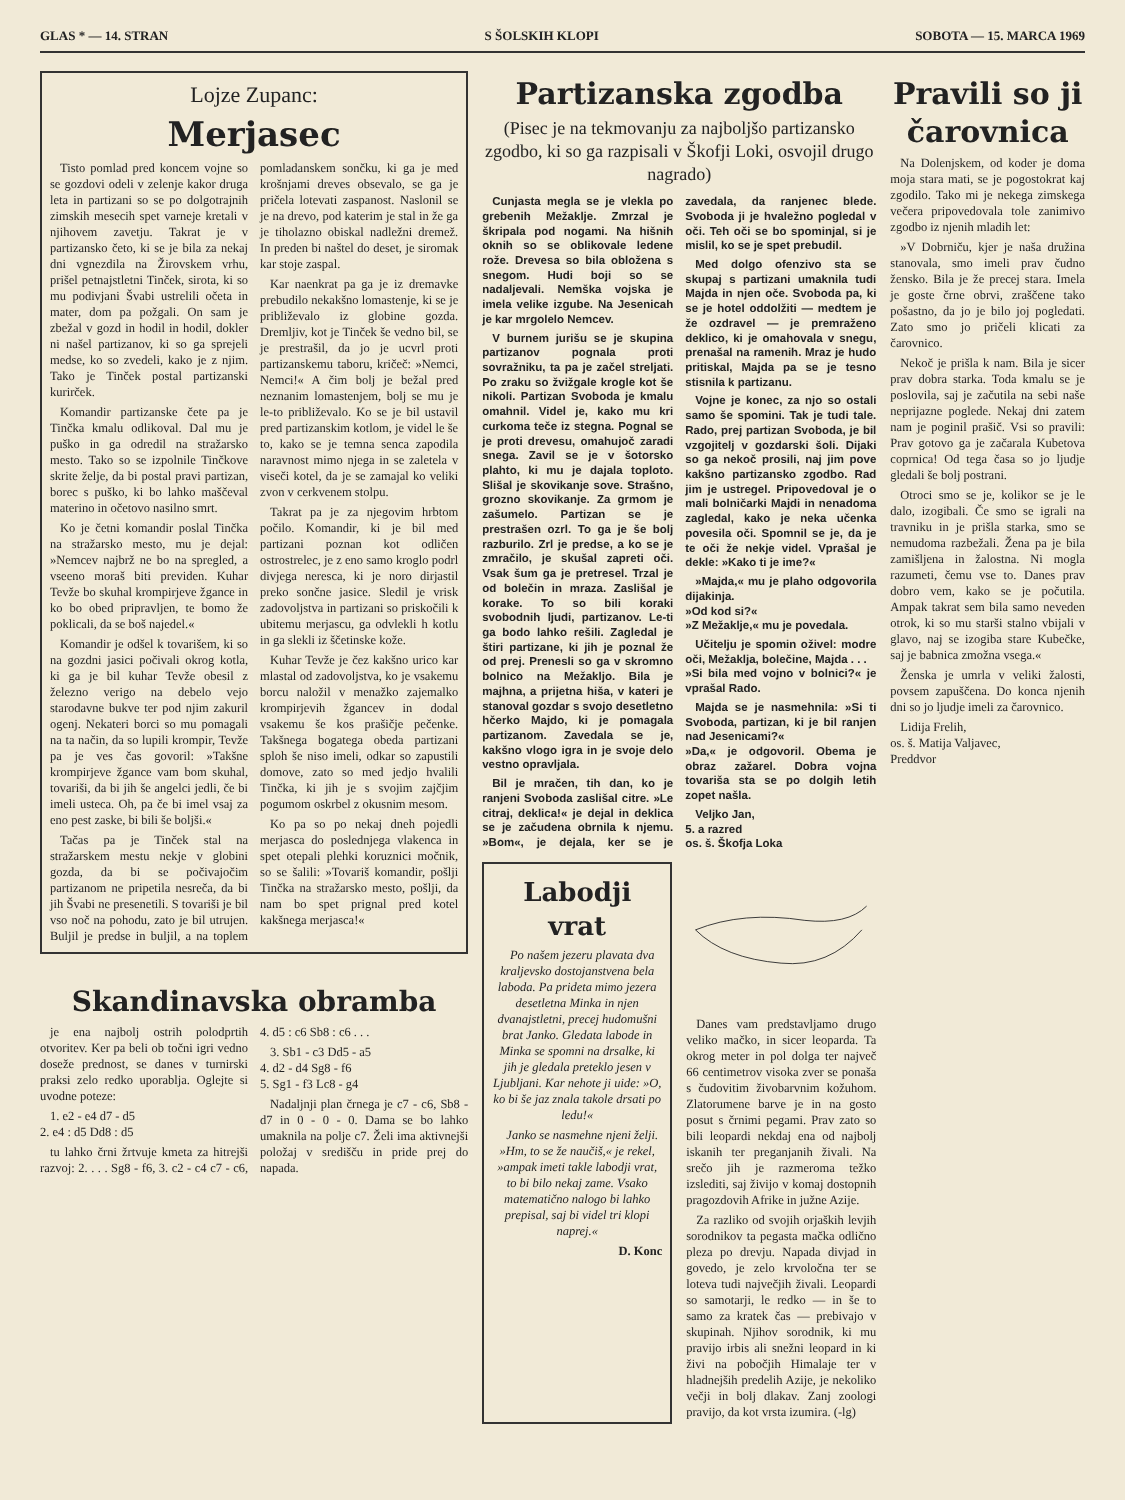GLAS * — 14. STRAN S ŠOLSKIH KLOPI SOBOTA — 15. MARCA 1969
Lojze Zupanc:
Merjasec
Tisto pomlad pred koncem vojne so se gozdovi odeli v zelenje kakor druga leta in partizani so se po dolgotrajnih zimskih mesecih spet varneje kretali v njihovem zavetju. Takrat je v partizansko četo, ki se je bila za nekaj dni vgnezdila na Žirovskem vrhu, prišel petnajstletni Tinček, sirota, ki so mu podivjani Švabi ustrelili očeta in mater, dom pa požgali. On sam je zbežal v gozd in hodil in hodil, dokler ni našel partizanov, ki so ga sprejeli medse, ko so zvedeli, kako je z njim. Tako je Tinček postal partizanski kurirček.
Komandir partizanske čete pa je Tinčka kmalu odlikoval. Dal mu je puško in ga odredil na stražarsko mesto. Tako so se izpolnile Tinčkove skrite želje, da bi postal pravi partizan, borec s puško, ki bo lahko maščeval materino in očetovo nasilno smrt.
Ko je četni komandir poslal Tinčka na stražarsko mesto, mu je dejal: »Nemcev najbrž ne bo na spregled, a vseeno moraš biti previden. Kuhar Tevže bo skuhal krompirjeve žgance in ko bo obed pripravljen, te bomo že poklicali, da se boš najedel.«
Komandir je odšel k tovarišem, ki so na gozdni jasici počivali okrog kotla, ki ga je bil kuhar Tevže obesil z železno verigo na debelo vejo starodavne bukve ter pod njim zakuril ogenj. Nekateri borci so mu pomagali na ta način, da so lupili krompir, Tevže pa je ves čas govoril: »Takšne krompirjeve žgance vam bom skuhal, tovariši, da bi jih še angelci jedli, če bi imeli usteca. Oh, pa če bi imel vsaj za eno pest zaske, bi bili še boljši.«
Tačas pa je Tinček stal na stražarskem mestu nekje v globini gozda, da bi se počivajočim partizanom ne pripetila nesreča, da bi jih Švabi ne presenetili. S tovariši je bil vso noč na pohodu, zato je bil utrujen. Buljil je predse in buljil, a na toplem pomladanskem sončku, ki ga je med krošnjami dreves obsevalo, se ga je pričela lotevati zaspanost. Naslonil se je na drevo, pod katerim je stal in že ga je tiholazno obiskal nadležni dremež. In preden bi naštel do deset, je siromak kar stoje zaspal.
Kar naenkrat pa ga je iz dremavke prebudilo nekakšno lomastenje, ki se je približevalo iz globine gozda. Dremljiv, kot je Tinček še vedno bil, se je prestrašil, da jo je ucvrl proti partizanskemu taboru, kričeč: »Nemci, Nemci!« A čim bolj je bežal pred neznanim lomastenjem, bolj se mu je le-to približevalo. Ko se je bil ustavil pred partizanskim kotlom, je videl le še to, kako se je temna senca zapodila naravnost mimo njega in se zaletela v viseči kotel, da je se zamajal ko veliki zvon v cerkvenem stolpu.
Takrat pa je za njegovim hrbtom počilo. Komandir, ki je bil med partizani poznan kot odličen ostrostrelec, je z eno samo kroglo podrl divjega neresca, ki je noro dirjastil preko sončne jasice. Sledil je vrisk zadovoljstva in partizani so priskočili k ubitemu merjascu, ga odvlekli h kotlu in ga slekli iz ščetinske kože.
Kuhar Tevže je čez kakšno urico kar mlastal od zadovoljstva, ko je vsakemu borcu naložil v menažko zajemalko krompirjevih žgancev in dodal vsakemu še kos prašičje pečenke. Takšnega bogatega obeda partizani sploh še niso imeli, odkar so zapustili domove, zato so med jedjo hvalili Tinčka, ki jih je s svojim zajčjim pogumom oskrbel z okusnim mesom.
Ko pa so po nekaj dneh pojedli merjasca do poslednjega vlakenca in spet otepali plehki koruznici močnik, so se šalili: »Tovariš komandir, pošlji Tinčka na stražarsko mesto, pošlji, da nam bo spet prignal pred kotel kakšnega merjasca!«
Skandinavska obramba
je ena najbolj ostrih polodprtih otvoritev. Ker pa beli ob točni igri vedno doseže prednost, se danes v turnirski praksi zelo redko uporablja. Oglejte si uvodne poteze:
1. e2 - e4 d7 - d5
2. e4 : d5 Dd8 : d5
tu lahko črni žrtvuje kmeta za hitrejši razvoj: 2. . . . Sg8 - f6, 3. c2 - c4 c7 - c6, 4. d5 : c6 Sb8 : c6 . . .
3. Sb1 - c3 Dd5 - a5
4. d2 - d4 Sg8 - f6
5. Sg1 - f3 Lc8 - g4
Nadaljnji plan črnega je c7 - c6, Sb8 - d7 in 0 - 0 - 0. Dama se bo lahko umaknila na polje c7. Želi ima aktivnejši položaj v središču in pride prej do napada.
Partizanska zgodba
(Pisec je na tekmovanju za najboljšo partizansko zgodbo, ki so ga razpisali v Škofji Loki, osvojil drugo nagrado)
Cunjasta megla se je vlekla po grebenih Mežaklje. Zmrzal je škripala pod nogami. Na hišnih oknih so se oblikovale ledene rože. Drevesa so bila obložena s snegom. Hudi boji so se nadaljevali. Nemška vojska je imela velike izgube. Na Jesenicah je kar mrgolelo Nemcev.
V burnem jurišu se je skupina partizanov pognala proti sovražniku, ta pa je začel streljati. Po zraku so žvižgale krogle kot še nikoli. Partizan Svoboda je kmalu omahnil. Videl je, kako mu kri curkoma teče iz stegna. Pognal se je proti drevesu, omahujoč zaradi snega. Zavil se je v šotorsko plahto, ki mu je dajala toploto. Slišal je skovikanje sove. Strašno, grozno skovikanje. Za grmom je zašumelo. Partizan se je prestrašen ozrl. To ga je še bolj razburilo. Zrl je predse, a ko se je zmračilo, je skušal zapreti oči. Vsak šum ga je pretresel. Trzal je od bolečin in mraza. Zaslišal je korake. To so bili koraki svobodnih ljudi, partizanov. Le-ti ga bodo lahko rešili. Zagledal je štiri partizane, ki jih je poznal že od prej. Prenesli so ga v skromno bolnico na Mežakljo. Bila je majhna, a prijetna hiša, v kateri je stanoval gozdar s svojo desetletno hčerko Majdo, ki je pomagala partizanom. Zavedala se je, kakšno vlogo igra in je svoje delo vestno opravljala.
Bil je mračen, tih dan, ko je ranjeni Svoboda zaslišal citre. »Le citraj, deklica!« je dejal in deklica se je začudena obrnila k njemu. »Bom«, je dejala, ker se je zavedala, da ranjenec blede. Svoboda ji je hvaležno pogledal v oči. Teh oči se bo spominjal, si je mislil, ko se je spet prebudil.
Med dolgo ofenzivo sta se skupaj s partizani umaknila tudi Majda in njen oče. Svoboda pa, ki se je hotel oddolžiti — medtem je že ozdravel — je premraženo deklico, ki je omahovala v snegu, prenašal na ramenih. Mraz je hudo pritiskal, Majda pa se je tesno stisnila k partizanu.
Vojne je konec, za njo so ostali samo še spomini. Tak je tudi tale. Rado, prej partizan Svoboda, je bil vzgojitelj v gozdarski šoli. Dijaki so ga nekoč prosili, naj jim pove kakšno partizansko zgodbo. Rad jim je ustregel. Pripovedoval je o mali bolničarki Majdi in nenadoma zagledal, kako je neka učenka povesila oči. Spomnil se je, da je te oči že nekje videl. Vprašal je dekle: »Kako ti je ime?«
»Majda,« mu je plaho odgovorila dijakinja.
»Od kod si?«
»Z Mežaklje,« mu je povedala.
Učitelju je spomin oživel: modre oči, Mežaklja, bolečine, Majda . . .
»Si bila med vojno v bolnici?« je vprašal Rado.
Majda se je nasmehnila: »Si ti Svoboda, partizan, ki je bil ranjen nad Jesenicami?«
»Da,« je odgovoril. Obema je obraz zažarel. Dobra vojna tovariša sta se po dolgih letih zopet našla.
Veljko Jan,
5. a razred
os. š. Škofja Loka
Labodji vrat
Po našem jezeru plavata dva kraljevsko dostojanstvena bela laboda. Pa prideta mimo jezera desetletna Minka in njen dvanajstletni, precej hudomušni brat Janko. Gledata labode in Minka se spomni na drsalke, ki jih je gledala preteklo jesen v Ljubljani. Kar nehote ji uide: »O, ko bi še jaz znala takole drsati po ledu!«
Janko se nasmehne njeni želji. »Hm, to se že naučiš,« je rekel, »ampak imeti takle labodji vrat, to bi bilo nekaj zame. Vsako matematično nalogo bi lahko prepisal, saj bi videl tri klopi naprej.«
D. Konc
Danes vam predstavljamo drugo veliko mačko, in sicer leoparda. Ta okrog meter in pol dolga ter največ 66 centimetrov visoka zver se ponaša s čudovitim živobarvnim kožuhom. Zlatorumene barve je in na gosto posut s črnimi pegami. Prav zato so bili leopardi nekdaj ena od najbolj iskanih ter preganjanih živali. Na srečo jih je razmeroma težko izslediti, saj živijo v komaj dostopnih pragozdovih Afrike in južne Azije.
Za razliko od svojih orjaških levjih sorodnikov ta pegasta mačka odlično pleza po drevju. Napada divjad in govedo, je zelo krvoločna ter se loteva tudi največjih živali. Leopardi so samotarji, le redko — in še to samo za kratek čas — prebivajo v skupinah. Njihov sorodnik, ki mu pravijo irbis ali snežni leopard in ki živi na pobočjih Himalaje ter v hladnejših predelih Azije, je nekoliko večji in bolj dlakav. Zanj zoologi pravijo, da kot vrsta izumira. (-lg)
Pravili so ji čarovnica
Na Dolenjskem, od koder je doma moja stara mati, se je pogostokrat kaj zgodilo. Tako mi je nekega zimskega večera pripovedovala tole zanimivo zgodbo iz njenih mladih let:
»V Dobrniču, kjer je naša družina stanovala, smo imeli prav čudno žensko. Bila je že precej stara. Imela je goste črne obrvi, zraščene tako pošastno, da jo je bilo joj pogledati. Zato smo jo pričeli klicati za čarovnico.
Nekoč je prišla k nam. Bila je sicer prav dobra starka. Toda kmalu se je poslovila, saj je začutila na sebi naše neprijazne poglede. Nekaj dni zatem nam je poginil prašič. Vsi so pravili: Prav gotovo ga je začarala Kubetova coprnica! Od tega časa so jo ljudje gledali še bolj postrani.
Otroci smo se je, kolikor se je le dalo, izogibali. Če smo se igrali na travniku in je prišla starka, smo se nemudoma razbežali. Žena pa je bila zamišljena in žalostna. Ni mogla razumeti, čemu vse to. Danes prav dobro vem, kako se je počutila. Ampak takrat sem bila samo neveden otrok, ki so mu starši stalno vbijali v glavo, naj se izogiba stare Kubečke, saj je babnica zmožna vsega.«
Ženska je umrla v veliki žalosti, povsem zapuščena. Do konca njenih dni so jo ljudje imeli za čarovnico.
Lidija Frelih,
os. š. Matija Valjavec,
Preddvor